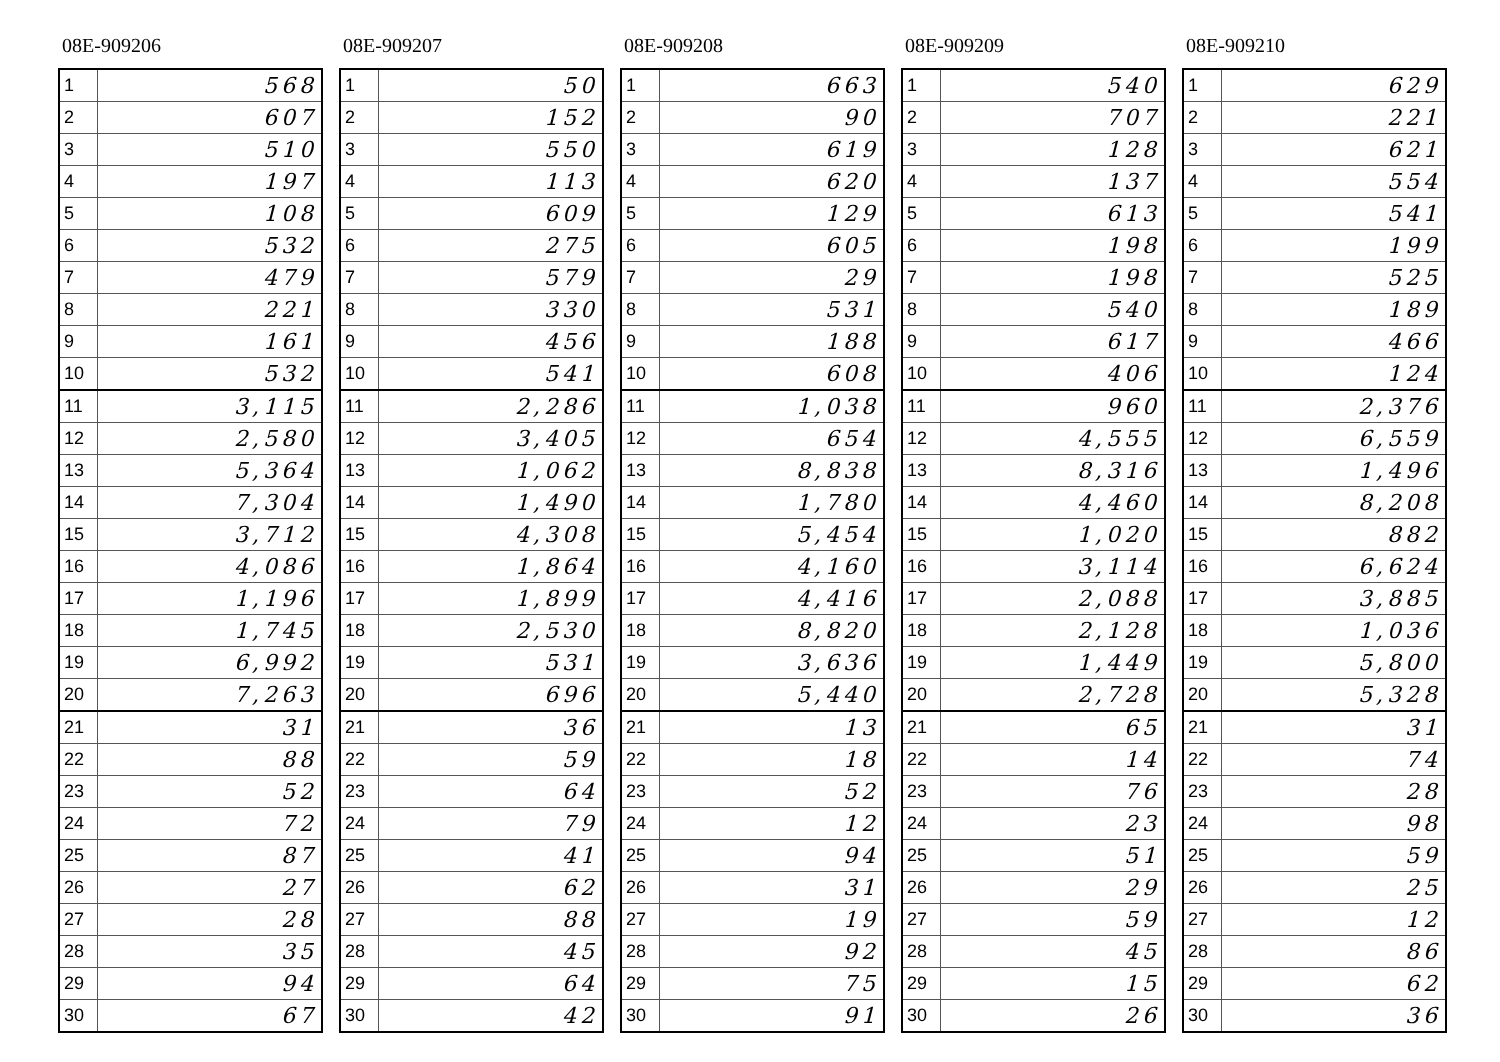08E-909206
| 1 | 568 |
| 2 | 607 |
| 3 | 510 |
| 4 | 197 |
| 5 | 108 |
| 6 | 532 |
| 7 | 479 |
| 8 | 221 |
| 9 | 161 |
| 10 | 532 |
| 11 | 3,115 |
| 12 | 2,580 |
| 13 | 5,364 |
| 14 | 7,304 |
| 15 | 3,712 |
| 16 | 4,086 |
| 17 | 1,196 |
| 18 | 1,745 |
| 19 | 6,992 |
| 20 | 7,263 |
| 21 | 31 |
| 22 | 88 |
| 23 | 52 |
| 24 | 72 |
| 25 | 87 |
| 26 | 27 |
| 27 | 28 |
| 28 | 35 |
| 29 | 94 |
| 30 | 67 |
08E-909207
| 1 | 50 |
| 2 | 152 |
| 3 | 550 |
| 4 | 113 |
| 5 | 609 |
| 6 | 275 |
| 7 | 579 |
| 8 | 330 |
| 9 | 456 |
| 10 | 541 |
| 11 | 2,286 |
| 12 | 3,405 |
| 13 | 1,062 |
| 14 | 1,490 |
| 15 | 4,308 |
| 16 | 1,864 |
| 17 | 1,899 |
| 18 | 2,530 |
| 19 | 531 |
| 20 | 696 |
| 21 | 36 |
| 22 | 59 |
| 23 | 64 |
| 24 | 79 |
| 25 | 41 |
| 26 | 62 |
| 27 | 88 |
| 28 | 45 |
| 29 | 64 |
| 30 | 42 |
08E-909208
| 1 | 663 |
| 2 | 90 |
| 3 | 619 |
| 4 | 620 |
| 5 | 129 |
| 6 | 605 |
| 7 | 29 |
| 8 | 531 |
| 9 | 188 |
| 10 | 608 |
| 11 | 1,038 |
| 12 | 654 |
| 13 | 8,838 |
| 14 | 1,780 |
| 15 | 5,454 |
| 16 | 4,160 |
| 17 | 4,416 |
| 18 | 8,820 |
| 19 | 3,636 |
| 20 | 5,440 |
| 21 | 13 |
| 22 | 18 |
| 23 | 52 |
| 24 | 12 |
| 25 | 94 |
| 26 | 31 |
| 27 | 19 |
| 28 | 92 |
| 29 | 75 |
| 30 | 91 |
08E-909209
| 1 | 540 |
| 2 | 707 |
| 3 | 128 |
| 4 | 137 |
| 5 | 613 |
| 6 | 198 |
| 7 | 198 |
| 8 | 540 |
| 9 | 617 |
| 10 | 406 |
| 11 | 960 |
| 12 | 4,555 |
| 13 | 8,316 |
| 14 | 4,460 |
| 15 | 1,020 |
| 16 | 3,114 |
| 17 | 2,088 |
| 18 | 2,128 |
| 19 | 1,449 |
| 20 | 2,728 |
| 21 | 65 |
| 22 | 14 |
| 23 | 76 |
| 24 | 23 |
| 25 | 51 |
| 26 | 29 |
| 27 | 59 |
| 28 | 45 |
| 29 | 15 |
| 30 | 26 |
08E-909210
| 1 | 629 |
| 2 | 221 |
| 3 | 621 |
| 4 | 554 |
| 5 | 541 |
| 6 | 199 |
| 7 | 525 |
| 8 | 189 |
| 9 | 466 |
| 10 | 124 |
| 11 | 2,376 |
| 12 | 6,559 |
| 13 | 1,496 |
| 14 | 8,208 |
| 15 | 882 |
| 16 | 6,624 |
| 17 | 3,885 |
| 18 | 1,036 |
| 19 | 5,800 |
| 20 | 5,328 |
| 21 | 31 |
| 22 | 74 |
| 23 | 28 |
| 24 | 98 |
| 25 | 59 |
| 26 | 25 |
| 27 | 12 |
| 28 | 86 |
| 29 | 62 |
| 30 | 36 |